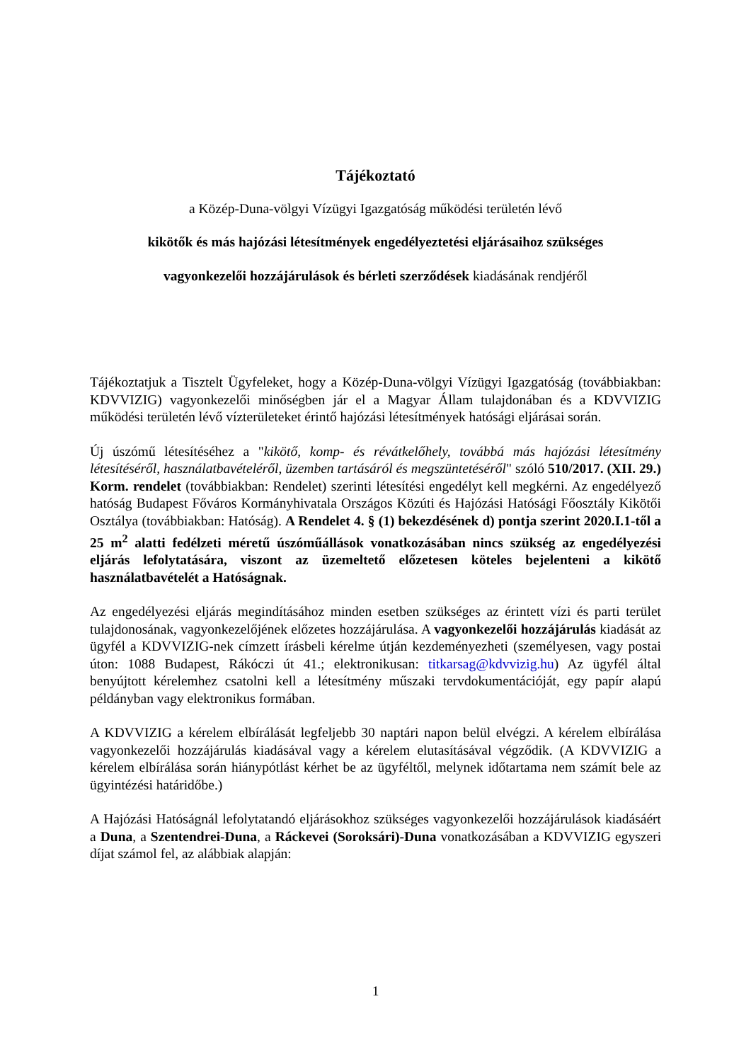Tájékoztató
a Közép-Duna-völgyi Vízügyi Igazgatóság működési területén lévő
kikötők és más hajózási létesítmények engedélyeztetési eljárásaihoz szükséges
vagyonkezelői hozzájárulások és bérleti szerződések kiadásának rendjéről
Tájékoztatjuk a Tisztelt Ügyfeleket, hogy a Közép-Duna-völgyi Vízügyi Igazgatóság (továbbiakban: KDVVIZIG) vagyonkezelői minőségben jár el a Magyar Állam tulajdonában és a KDVVIZIG működési területén lévő vízterületeket érintő hajózási létesítmények hatósági eljárásai során.
Új úszómű létesítéséhez a "kikötő, komp- és révátkelőhely, továbbá más hajózási létesítmény létesítéséről, használatbavételéről, üzemben tartásáról és megszüntetéséről" szóló 510/2017. (XII. 29.) Korm. rendelet (továbbiakban: Rendelet) szerinti létesítési engedélyt kell megkérni. Az engedélyező hatóság Budapest Főváros Kormányhivatala Országos Közúti és Hajózási Hatósági Főosztály Kikötői Osztálya (továbbiakban: Hatóság). A Rendelet 4. § (1) bekezdésének d) pontja szerint 2020.I.1-től a 25 m<sup>2</sup> alatti fedélzeti méretű úszóműállások vonatkozásában nincs szükség az engedélyezési eljárás lefolytatására, viszont az üzemeltető előzetesen köteles bejelenteni a kikötő használatbavételét a Hatóságnak.
Az engedélyezési eljárás megindításához minden esetben szükséges az érintett vízi és parti terület tulajdonosának, vagyonkezelőjének előzetes hozzájárulása. A vagyonkezelői hozzájárulás kiadását az ügyfél a KDVVIZIG-nek címzett írásbeli kérelme útján kezdeményezheti (személyesen, vagy postai úton: 1088 Budapest, Rákóczi út 41.; elektronikusan: titkarsag@kdvvizig.hu) Az ügyfél által benyújtott kérelemhez csatolni kell a létesítmény műszaki tervdokumentációját, egy papír alapú példányban vagy elektronikus formában.
A KDVVIZIG a kérelem elbírálását legfeljebb 30 naptári napon belül elvégzi. A kérelem elbírálása vagyonkezelői hozzájárulás kiadásával vagy a kérelem elutasításával végződik. (A KDVVIZIG a kérelem elbírálása során hiánypótlást kérhet be az ügyféltől, melynek időtartama nem számít bele az ügyintézési határidőbe.)
A Hajózási Hatóságnál lefolytatandó eljárásokhoz szükséges vagyonkezelői hozzájárulások kiadásáért a Duna, a Szentendrei-Duna, a Ráckevei (Soroksári)-Duna vonatkozásában a KDVVIZIG egyszeri díjat számol fel, az alábbiak alapján:
1